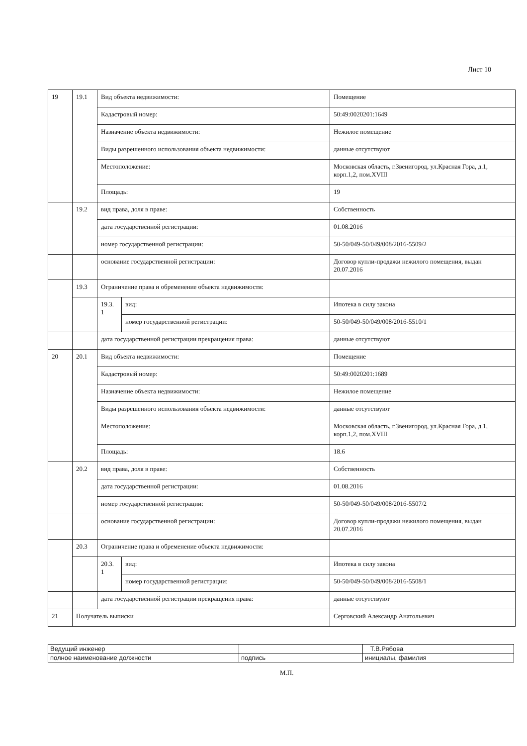Лист 10
| 19 | 19.1 | Вид объекта недвижимости: | | Помещение |
| | | Кадастровый номер: | | 50:49:0020201:1649 |
| | | Назначение объекта недвижимости: | | Нежилое помещение |
| | | Виды разрешенного использования объекта недвижимости: | | данные отсутствуют |
| | | Местоположение: | | Московская область, г.Звенигород, ул.Красная Гора, д.1, корп.1,2, пом.XVIII |
| | | Площадь: | | 19 |
| | 19.2 | вид права, доля в праве: | | Собственность |
| | | дата государственной регистрации: | | 01.08.2016 |
| | | номер государственной регистрации: | | 50-50/049-50/049/008/2016-5509/2 |
| | | основание государственной регистрации: | | Договор купли-продажи нежилого помещения, выдан 20.07.2016 |
| | 19.3 | Ограничение права и обременение объекта недвижимости: | | |
| | | 19.3. 1 | вид: | Ипотека в силу закона |
| | | | номер государственной регистрации: | 50-50/049-50/049/008/2016-5510/1 |
| | | дата государственной регистрации прекращения права: | | данные отсутствуют |
| 20 | 20.1 | Вид объекта недвижимости: | | Помещение |
| | | Кадастровый номер: | | 50:49:0020201:1689 |
| | | Назначение объекта недвижимости: | | Нежилое помещение |
| | | Виды разрешенного использования объекта недвижимости: | | данные отсутствуют |
| | | Местоположение: | | Московская область, г.Звенигород, ул.Красная Гора, д.1, корп.1,2, пом.XVIII |
| | | Площадь: | | 18.6 |
| | 20.2 | вид права, доля в праве: | | Собственность |
| | | дата государственной регистрации: | | 01.08.2016 |
| | | номер государственной регистрации: | | 50-50/049-50/049/008/2016-5507/2 |
| | | основание государственной регистрации: | | Договор купли-продажи нежилого помещения, выдан 20.07.2016 |
| | 20.3 | Ограничение права и обременение объекта недвижимости: | | |
| | | 20.3. 1 | вид: | Ипотека в силу закона |
| | | | номер государственной регистрации: | 50-50/049-50/049/008/2016-5508/1 |
| | | дата государственной регистрации прекращения права: | | данные отсутствуют |
| 21 | Получатель выписки | | | Серговский Александр Анатольевич |
| Ведущий инженер | | Т.В.Рябова |
| полное наименование должности | подпись | инициалы, фамилия |
М.П.